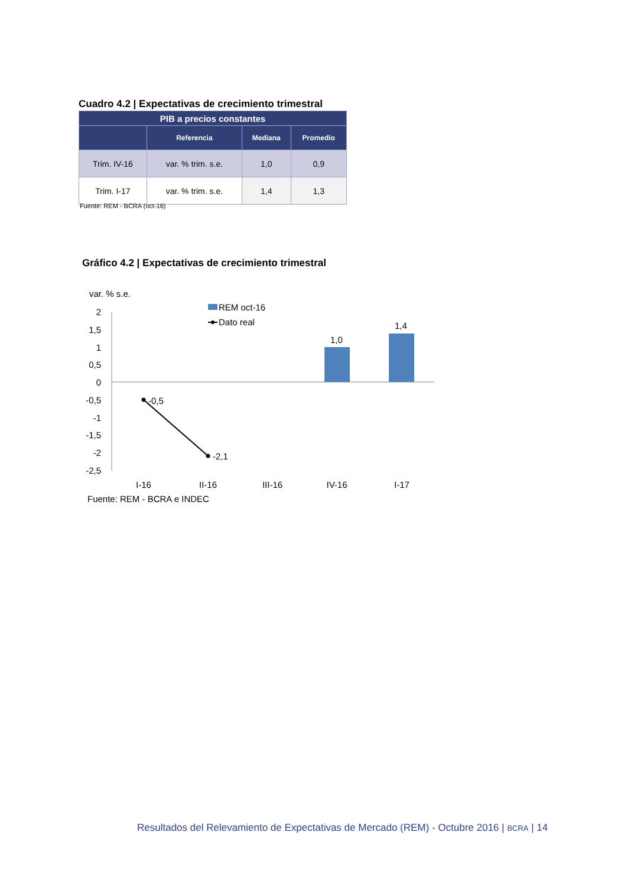Cuadro 4.2 | Expectativas de crecimiento trimestral
| PIB a precios constantes | | | |
| --- | --- | --- | --- |
| | Referencia | Mediana | Promedio |
| Trim. IV-16 | var. % trim. s.e. | 1,0 | 0,9 |
| Trim. I-17 | var. % trim. s.e. | 1,4 | 1,3 |
Fuente: REM - BCRA (oct-16)
Gráfico 4.2 | Expectativas de crecimiento trimestral
var. % s.e.
REM oct-16
Dato real
2
1,5
1
0,5
0
-0,5
-1
-1,5
-2
-2,5
1,0
1,4
-0,5
-2,1
I-16
II-16
III-16
IV-16
I-17
Fuente: REM - BCRA e INDEC
Resultados del Relevamiento de Expectativas de Mercado (REM) - Octubre 2016 | BCRA | 14